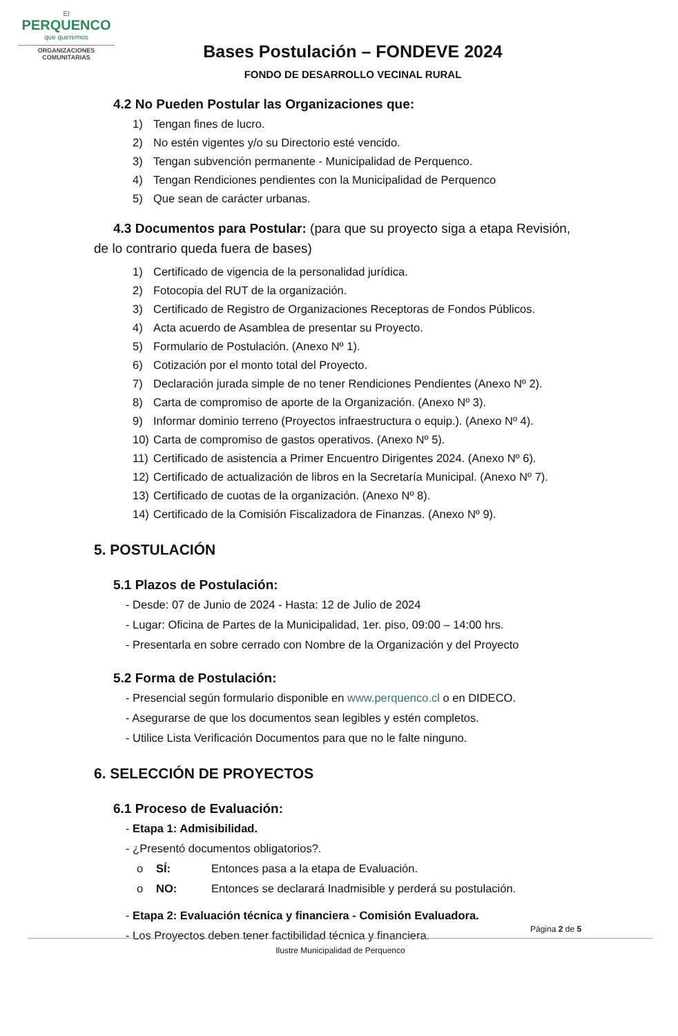El
PERQUENCO
que queremos
ORGANIZACIONES COMUNITARIAS
Bases Postulación – FONDEVE 2024
FONDO DE DESARROLLO VECINAL RURAL
4.2 No Pueden Postular las Organizaciones que:
1) Tengan fines de lucro.
2) No estén vigentes y/o su Directorio esté vencido.
3) Tengan subvención permanente - Municipalidad de Perquenco.
4) Tengan Rendiciones pendientes con la Municipalidad de Perquenco
5) Que sean de carácter urbanas.
4.3 Documentos para Postular: (para que su proyecto siga a etapa Revisión, de lo contrario queda fuera de bases)
1) Certificado de vigencia de la personalidad jurídica.
2) Fotocopia del RUT de la organización.
3) Certificado de Registro de Organizaciones Receptoras de Fondos Públicos.
4) Acta acuerdo de Asamblea de presentar su Proyecto.
5) Formulario de Postulación. (Anexo Nº 1).
6) Cotización por el monto total del Proyecto.
7) Declaración jurada simple de no tener Rendiciones Pendientes (Anexo Nº 2).
8) Carta de compromiso de aporte de la Organización. (Anexo Nº 3).
9) Informar dominio terreno (Proyectos infraestructura o equip.). (Anexo Nº 4).
10) Carta de compromiso de gastos operativos. (Anexo Nº 5).
11) Certificado de asistencia a Primer Encuentro Dirigentes 2024. (Anexo Nº 6).
12) Certificado de actualización de libros en la Secretaría Municipal. (Anexo Nº 7).
13) Certificado de cuotas de la organización. (Anexo Nº 8).
14) Certificado de la Comisión Fiscalizadora de Finanzas. (Anexo Nº 9).
5. POSTULACIÓN
5.1 Plazos de Postulación:
- Desde: 07 de Junio de 2024 - Hasta: 12 de Julio de 2024
- Lugar: Oficina de Partes de la Municipalidad, 1er. piso, 09:00 – 14:00 hrs.
- Presentarla en sobre cerrado con Nombre de la Organización y del Proyecto
5.2 Forma de Postulación:
- Presencial según formulario disponible en www.perquenco.cl o en DIDECO.
- Asegurarse de que los documentos sean legibles y estén completos.
- Utilice Lista Verificación Documentos para que no le falte ninguno.
6. SELECCIÓN DE PROYECTOS
6.1 Proceso de Evaluación:
- Etapa 1: Admisibilidad.
- ¿Presentó documentos obligatorios?.
o SÍ: Entonces pasa a la etapa de Evaluación.
o NO: Entonces se declarará Inadmisible y perderá su postulación.
- Etapa 2: Evaluación técnica y financiera - Comisión Evaluadora.
- Los Proyectos deben tener factibilidad técnica y financiera.
Página 2 de 5
Ilustre Municipalidad de Perquenco